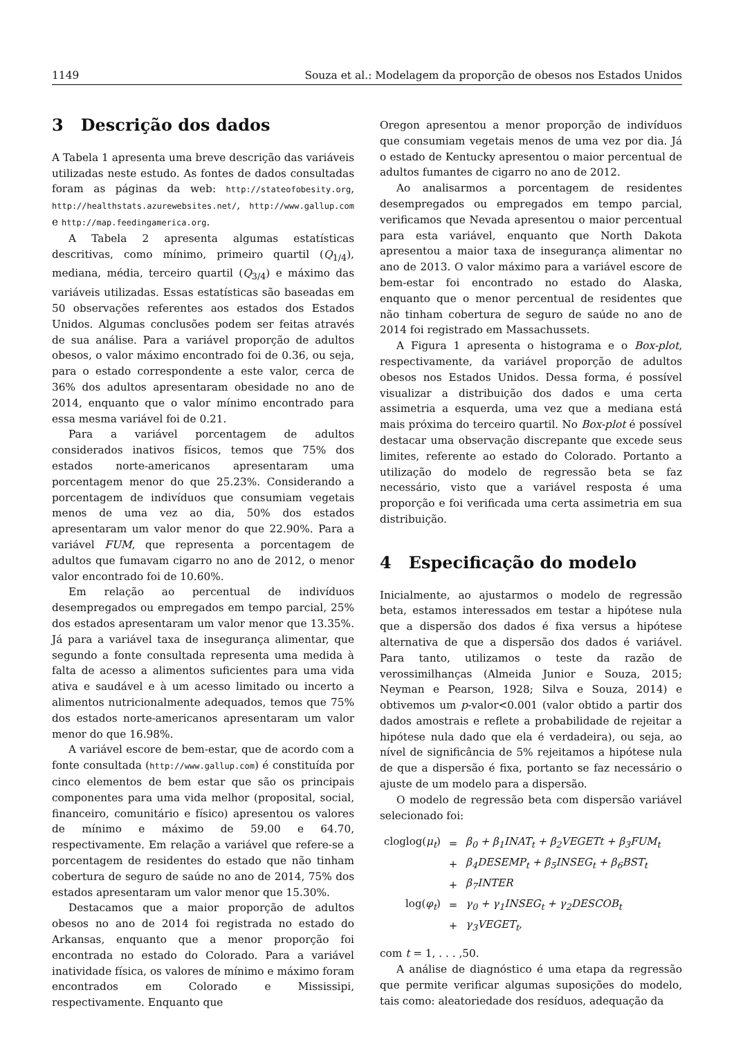1149 Souza et al.: Modelagem da proporção de obesos nos Estados Unidos
3 Descrição dos dados
A Tabela 1 apresenta uma breve descrição das variáveis utilizadas neste estudo. As fontes de dados consultadas foram as páginas da web: http://stateofobesity.org, http://healthstats.azurewebsites.net/, http://www.gallup.com e http://map.feedingamerica.org.
A Tabela 2 apresenta algumas estatísticas descritivas, como mínimo, primeiro quartil (Q<sub>1/4</sub>), mediana, média, terceiro quartil (Q<sub>3/4</sub>) e máximo das variáveis utilizadas. Essas estatísticas são baseadas em 50 observações referentes aos estados dos Estados Unidos. Algumas conclusões podem ser feitas através de sua análise. Para a variável proporção de adultos obesos, o valor máximo encontrado foi de 0.36, ou seja, para o estado correspondente a este valor, cerca de 36% dos adultos apresentaram obesidade no ano de 2014, enquanto que o valor mínimo encontrado para essa mesma variável foi de 0.21.
Para a variável porcentagem de adultos considerados inativos físicos, temos que 75% dos estados norte-americanos apresentaram uma porcentagem menor do que 25.23%. Considerando a porcentagem de indivíduos que consumiam vegetais menos de uma vez ao dia, 50% dos estados apresentaram um valor menor do que 22.90%. Para a variável FUM, que representa a porcentagem de adultos que fumavam cigarro no ano de 2012, o menor valor encontrado foi de 10.60%.
Em relação ao percentual de indivíduos desempregados ou empregados em tempo parcial, 25% dos estados apresentaram um valor menor que 13.35%. Já para a variável taxa de insegurança alimentar, que segundo a fonte consultada representa uma medida à falta de acesso a alimentos suficientes para uma vida ativa e saudável e à um acesso limitado ou incerto a alimentos nutricionalmente adequados, temos que 75% dos estados norte-americanos apresentaram um valor menor do que 16.98%.
A variável escore de bem-estar, que de acordo com a fonte consultada (http://www.gallup.com) é constituída por cinco elementos de bem estar que são os principais componentes para uma vida melhor (proposital, social, financeiro, comunitário e físico) apresentou os valores de mínimo e máximo de 59.00 e 64.70, respectivamente. Em relação a variável que refere-se a porcentagem de residentes do estado que não tinham cobertura de seguro de saúde no ano de 2014, 75% dos estados apresentaram um valor menor que 15.30%.
Destacamos que a maior proporção de adultos obesos no ano de 2014 foi registrada no estado do Arkansas, enquanto que a menor proporção foi encontrada no estado do Colorado. Para a variável inatividade física, os valores de mínimo e máximo foram encontrados em Colorado e Mississipi, respectivamente. Enquanto que
Oregon apresentou a menor proporção de indivíduos que consumiam vegetais menos de uma vez por dia. Já o estado de Kentucky apresentou o maior percentual de adultos fumantes de cigarro no ano de 2012.
Ao analisarmos a porcentagem de residentes desempregados ou empregados em tempo parcial, verificamos que Nevada apresentou o maior percentual para esta variável, enquanto que North Dakota apresentou a maior taxa de insegurança alimentar no ano de 2013. O valor máximo para a variável escore de bem-estar foi encontrado no estado do Alaska, enquanto que o menor percentual de residentes que não tinham cobertura de seguro de saúde no ano de 2014 foi registrado em Massachussets.
A Figura 1 apresenta o histograma e o Box-plot, respectivamente, da variável proporção de adultos obesos nos Estados Unidos. Dessa forma, é possível visualizar a distribuição dos dados e uma certa assimetria a esquerda, uma vez que a mediana está mais próxima do terceiro quartil. No Box-plot é possível destacar uma observação discrepante que excede seus limites, referente ao estado do Colorado. Portanto a utilização do modelo de regressão beta se faz necessário, visto que a variável resposta é uma proporção e foi verificada uma certa assimetria em sua distribuição.
4 Especificação do modelo
Inicialmente, ao ajustarmos o modelo de regressão beta, estamos interessados em testar a hipótese nula que a dispersão dos dados é fixa versus a hipótese alternativa de que a dispersão dos dados é variável. Para tanto, utilizamos o teste da razão de verossimilhanças (Almeida Junior e Souza, 2015; Neyman e Pearson, 1928; Silva e Souza, 2014) e obtivemos um p-valor<0.001 (valor obtido a partir dos dados amostrais e reflete a probabilidade de rejeitar a hipótese nula dado que ela é verdadeira), ou seja, ao nível de significância de 5% rejeitamos a hipótese nula de que a dispersão é fixa, portanto se faz necessário o ajuste de um modelo para a dispersão.
O modelo de regressão beta com dispersão variável selecionado foi:
| cloglog( μ<sub>t</sub> ) | = | β<sub>0</sub> + β<sub>1</sub>INAT<sub>t</sub> + β<sub>2</sub>VEGETt + β<sub>3</sub>FUM<sub>t</sub> |
| | + | β<sub>4</sub>DESEMP<sub>t</sub> + β<sub>5</sub>INSEG<sub>t</sub> + β<sub>6</sub>BST<sub>t</sub> |
| | + | β<sub>7</sub>INTER |
| log( φ<sub>t</sub> ) | = | γ<sub>0</sub> + γ<sub>1</sub>INSEG<sub>t</sub> + γ<sub>2</sub>DESCOB<sub>t</sub> |
| | + | γ<sub>3</sub>VEGET<sub>t</sub>, |
com t = 1, . . . ,50.
A análise de diagnóstico é uma etapa da regressão que permite verificar algumas suposições do modelo, tais como: aleatoriedade dos resíduos, adequação da